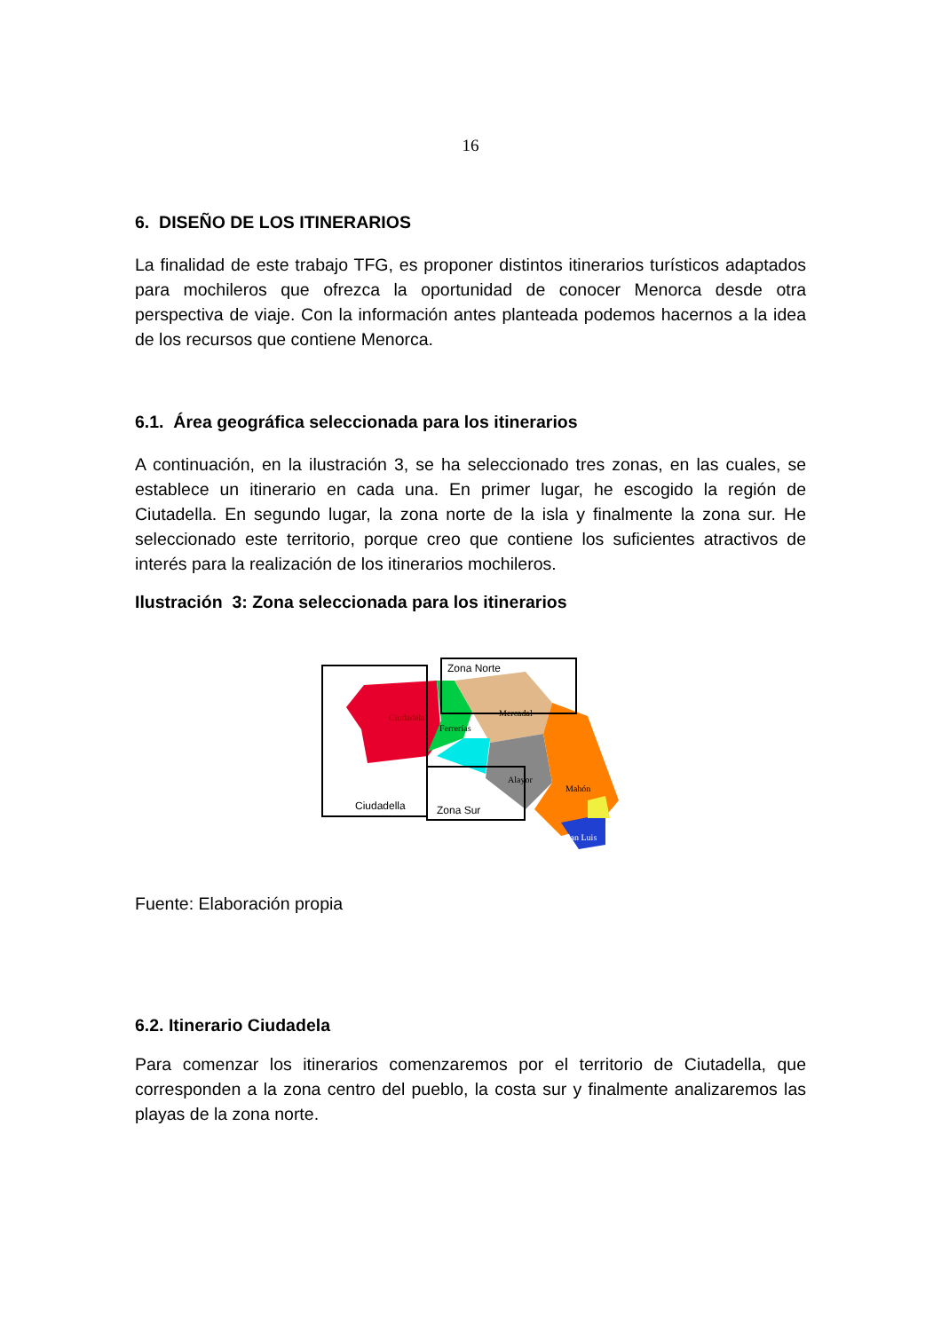16
6. DISEÑO DE LOS ITINERARIOS
La finalidad de este trabajo TFG, es proponer distintos itinerarios turísticos adaptados para mochileros que ofrezca la oportunidad de conocer Menorca desde otra perspectiva de viaje. Con la información antes planteada podemos hacernos a la idea de los recursos que contiene Menorca.
6.1. Área geográfica seleccionada para los itinerarios
A continuación, en la ilustración 3, se ha seleccionado tres zonas, en las cuales, se establece un itinerario en cada una. En primer lugar, he escogido la región de Ciutadella. En segundo lugar, la zona norte de la isla y finalmente la zona sur. He seleccionado este territorio, porque creo que contiene los suficientes atractivos de interés para la realización de los itinerarios mochileros.
Ilustración 3: Zona seleccionada para los itinerarios
Ciudadela
Ferrerías
Mercadal
Alayor
Mahón
San Luis
Zona Norte
Ciudadella
Zona Sur
Fuente: Elaboración propia
6.2. Itinerario Ciudadela
Para comenzar los itinerarios comenzaremos por el territorio de Ciutadella, que corresponden a la zona centro del pueblo, la costa sur y finalmente analizaremos las playas de la zona norte.